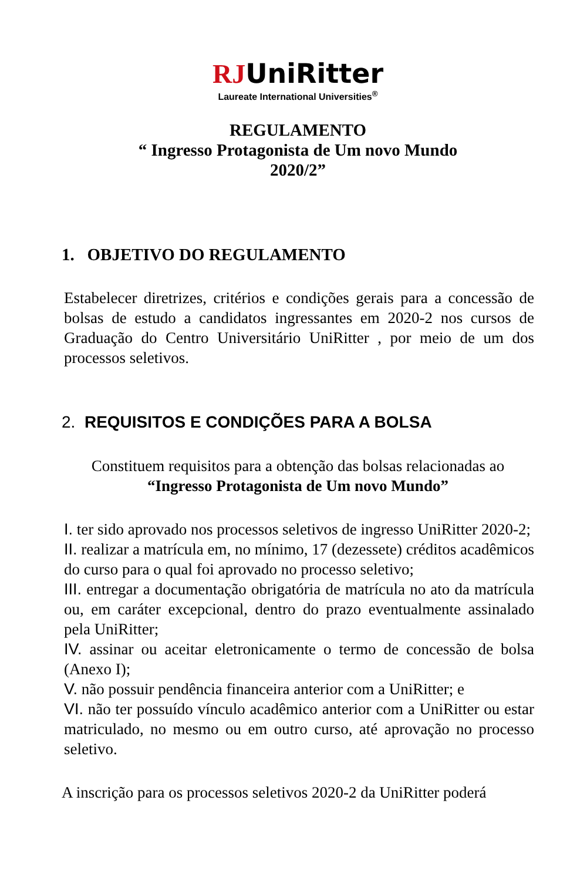RJUniRitter
Laureate International Universities<sup>®</sup>
REGULAMENTO
“ Ingresso Protagonista de Um novo Mundo
2020/2”
1. OBJETIVO DO REGULAMENTO
Estabelecer diretrizes, critérios e condições gerais para a concessão de bolsas de estudo a candidatos ingressantes em 2020-2 nos cursos de Graduação do Centro Universitário UniRitter , por meio de um dos processos seletivos.
2. REQUISITOS E CONDIÇÕES PARA A BOLSA
Constituem requisitos para a obtenção das bolsas relacionadas ao
“Ingresso Protagonista de Um novo Mundo”
I. ter sido aprovado nos processos seletivos de ingresso UniRitter 2020-2;
II. realizar a matrícula em, no mínimo, 17 (dezessete) créditos acadêmicos do curso para o qual foi aprovado no processo seletivo;
III. entregar a documentação obrigatória de matrícula no ato da matrícula ou, em caráter excepcional, dentro do prazo eventualmente assinalado pela UniRitter;
IV. assinar ou aceitar eletronicamente o termo de concessão de bolsa (Anexo I);
V. não possuir pendência financeira anterior com a UniRitter; e
VI. não ter possuído vínculo acadêmico anterior com a UniRitter ou estar matriculado, no mesmo ou em outro curso, até aprovação no processo seletivo.
A inscrição para os processos seletivos 2020-2 da UniRitter poderá